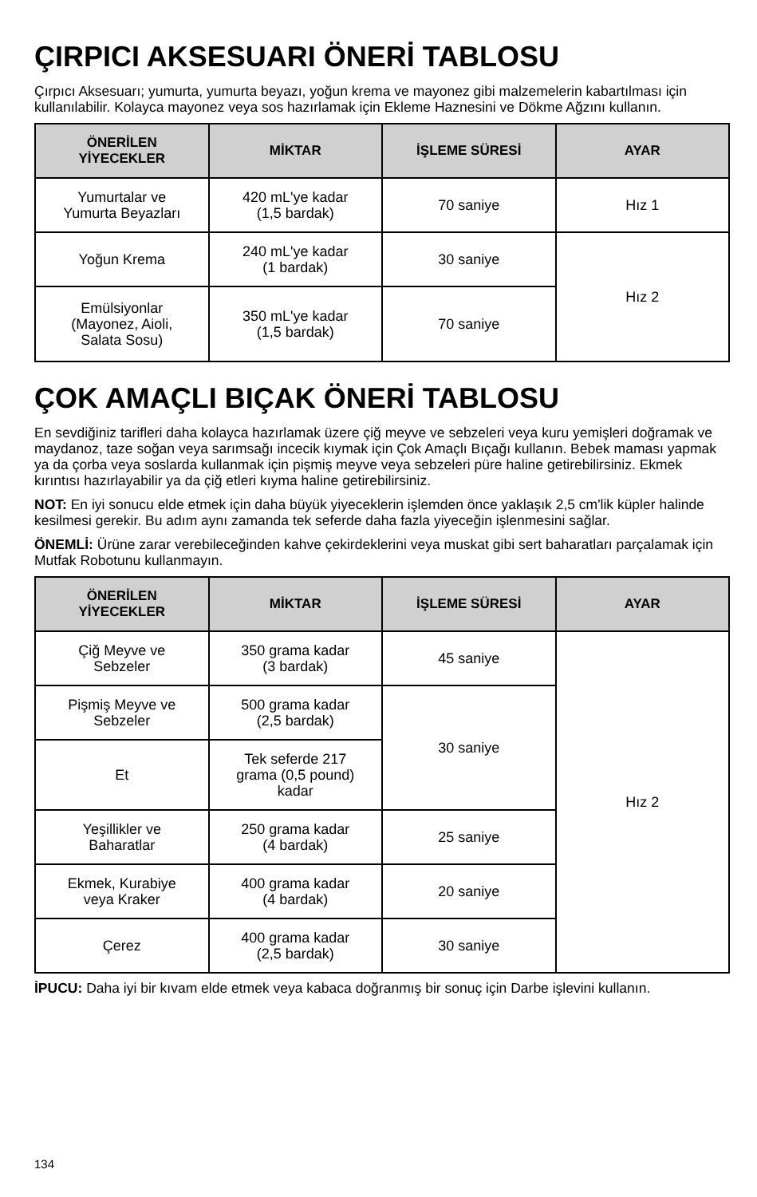ÇIRPICI AKSESUARI ÖNERİ TABLOSU
Çırpıcı Aksesuarı; yumurta, yumurta beyazı, yoğun krema ve mayonez gibi malzemelerin kabartılması için kullanılabilir. Kolayca mayonez veya sos hazırlamak için Ekleme Haznesini ve Dökme Ağzını kullanın.
| ÖNERİLEN YİYECEKLER | MİKTAR | İŞLEME SÜRESİ | AYAR |
| --- | --- | --- | --- |
| Yumurtalar ve Yumurta Beyazları | 420 mL'ye kadar (1,5 bardak) | 70 saniye | Hız 1 |
| Yoğun Krema | 240 mL'ye kadar (1 bardak) | 30 saniye | Hız 2 |
| Emülsiyonlar (Mayonez, Aioli, Salata Sosu) | 350 mL'ye kadar (1,5 bardak) | 70 saniye | |
ÇOK AMAÇLI BIÇAK ÖNERİ TABLOSU
En sevdiğiniz tarifleri daha kolayca hazırlamak üzere çiğ meyve ve sebzeleri veya kuru yemişleri doğramak ve maydanoz, taze soğan veya sarımsağı incecik kıymak için Çok Amaçlı Bıçağı kullanın. Bebek maması yapmak ya da çorba veya soslarda kullanmak için pişmiş meyve veya sebzeleri püre haline getirebilirsiniz. Ekmek kırıntısı hazırlayabilir ya da çiğ etleri kıyma haline getirebilirsiniz.
NOT: En iyi sonucu elde etmek için daha büyük yiyeceklerin işlemden önce yaklaşık 2,5 cm'lik küpler halinde kesilmesi gerekir. Bu adım aynı zamanda tek seferde daha fazla yiyeceğin işlenmesini sağlar.
ÖNEMLİ: Ürüne zarar verebileceğinden kahve çekirdeklerini veya muskat gibi sert baharatları parçalamak için Mutfak Robotunu kullanmayın.
| ÖNERİLEN YİYECEKLER | MİKTAR | İŞLEME SÜRESİ | AYAR |
| --- | --- | --- | --- |
| Çiğ Meyve ve Sebzeler | 350 grama kadar (3 bardak) | 45 saniye | Hız 2 |
| Pişmiş Meyve ve Sebzeler | 500 grama kadar (2,5 bardak) | 30 saniye | |
| Et | Tek seferde 217 grama (0,5 pound) kadar | | |
| Yeşillikler ve Baharatlar | 250 grama kadar (4 bardak) | 25 saniye | |
| Ekmek, Kurabiye veya Kraker | 400 grama kadar (4 bardak) | 20 saniye | |
| Çerez | 400 grama kadar (2,5 bardak) | 30 saniye | |
İPUCU: Daha iyi bir kıvam elde etmek veya kabaca doğranmış bir sonuç için Darbe işlevini kullanın.
134